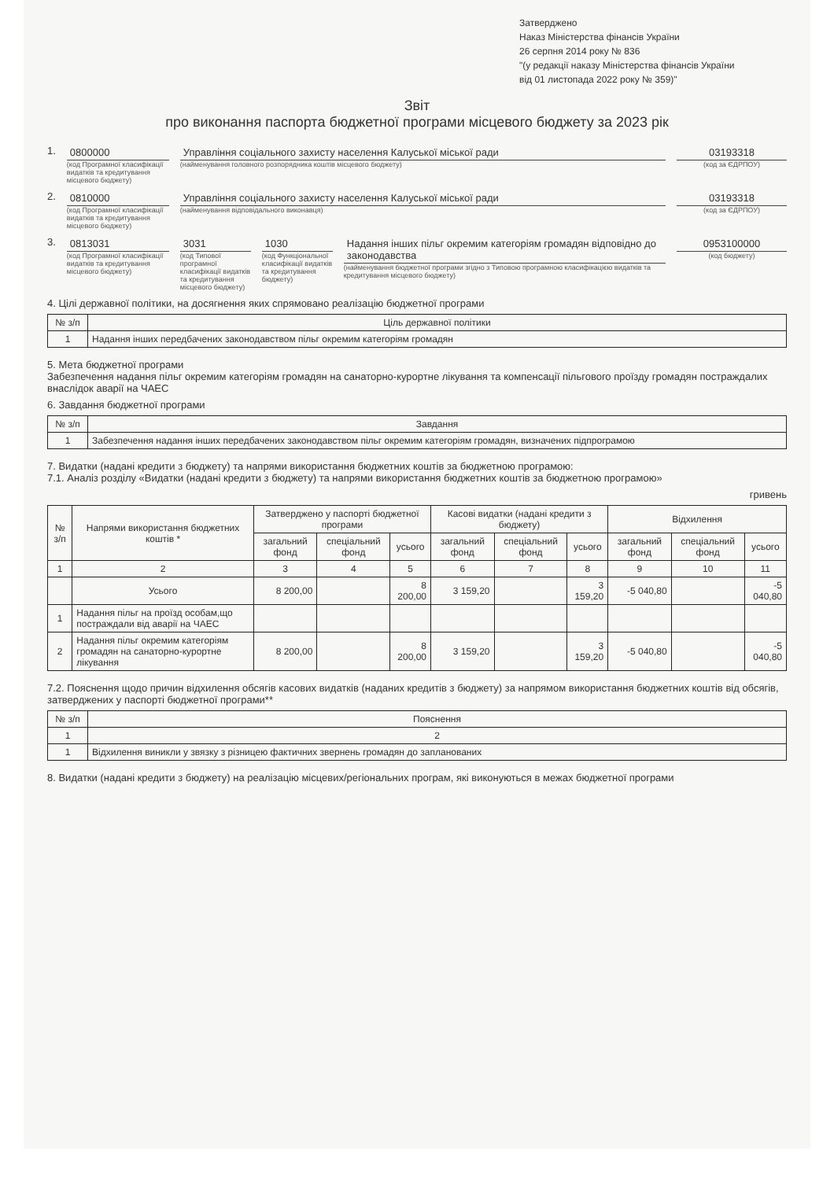Затверджено
Наказ Міністерства фінансів України
26 серпня 2014 року № 836
"(у редакції наказу Міністерства фінансів України
від 01 листопада 2022 року № 359)"
Звіт
про виконання паспорта бюджетної програми місцевого бюджету за 2023 рік
1. 0800000
(код Програмної класифікації видатків та кредитування місцевого бюджету)
Управління соціального захисту населення Калуської міської ради
(найменування головного розпорядника коштів місцевого бюджету)
03193318
(код за ЄДРПОУ)
2. 0810000
(код Програмної класифікації видатків та кредитування місцевого бюджету)
Управління соціального захисту населення Калуської міської ради
(найменування відповідального виконавця)
03193318
(код за ЄДРПОУ)
3. 0813031
(код Програмної класифікації видатків та кредитування місцевого бюджету)
3031
(код Типової програмної класифікації видатків та кредитування місцевого бюджету)
1030
(код Функціональної класифікації видатків та кредитування бюджету)
Надання інших пільг окремим категоріям громадян відповідно до законодавства
(найменування бюджетної програми згідно з Типовою програмною класифікацією видатків та кредитування місцевого бюджету)
0953100000
(код бюджету)
4. Цілі державної політики, на досягнення яких спрямовано реалізацію бюджетної програми
| № з/п | Ціль державної політики |
| --- | --- |
| 1 | Надання інших передбачених законодавством пільг окремим категоріям громадян |
5. Мета бюджетної програми
Забезпечення надання пільг окремим категоріям громадян на санаторно-курортне лікування та компенсації пільгового проїзду громадян постраждалих внаслідок аварії на ЧАЕС
6. Завдання бюджетної програми
| № з/п | Завдання |
| --- | --- |
| 1 | Забезпечення надання інших передбачених законодавством пільг окремим категоріям громадян, визначених підпрограмою |
7. Видатки (надані кредити з бюджету) та напрями використання бюджетних коштів за бюджетною програмою:
7.1. Аналіз розділу «Видатки (надані кредити з бюджету) та напрями використання бюджетних коштів за бюджетною програмою»
гривень
| № з/п | Напрями використання бюджетних коштів * | Затверджено у паспорті бюджетної програми | | | Касові видатки (надані кредити з бюджету) | | | Відхилення | | |
| --- | --- | --- | --- | --- | --- | --- | --- | --- | --- | --- |
| | | загальний фонд | спеціальний фонд | усього | загальний фонд | спеціальний фонд | усього | загальний фонд | спеціальний фонд | усього |
| 1 | 2 | 3 | 4 | 5 | 6 | 7 | 8 | 9 | 10 | 11 |
| | Усього | 8 200,00 | | 8 200,00 | 3 159,20 | | 3 159,20 | -5 040,80 | | -5 040,80 |
| 1 | Надання пільг на проїзд особам,що постраждали від аварії на ЧАЕС | | | | | | | | | |
| 2 | Надання пільг окремим категоріям громадян на санаторно-курортне лікування | 8 200,00 | | 8 200,00 | 3 159,20 | | 3 159,20 | -5 040,80 | | -5 040,80 |
7.2. Пояснення щодо причин відхилення обсягів касових видатків (наданих кредитів з бюджету) за напрямом використання бюджетних коштів від обсягів, затверджених у паспорті бюджетної програми**
| № з/п | Пояснення |
| --- | --- |
| 1 | 2 |
| 1 | Відхилення виникли у звязку з різницею фактичних звернень громадян до запланованих |
8. Видатки (надані кредити з бюджету) на реалізацію місцевих/регіональних програм, які виконуються в межах бюджетної програми